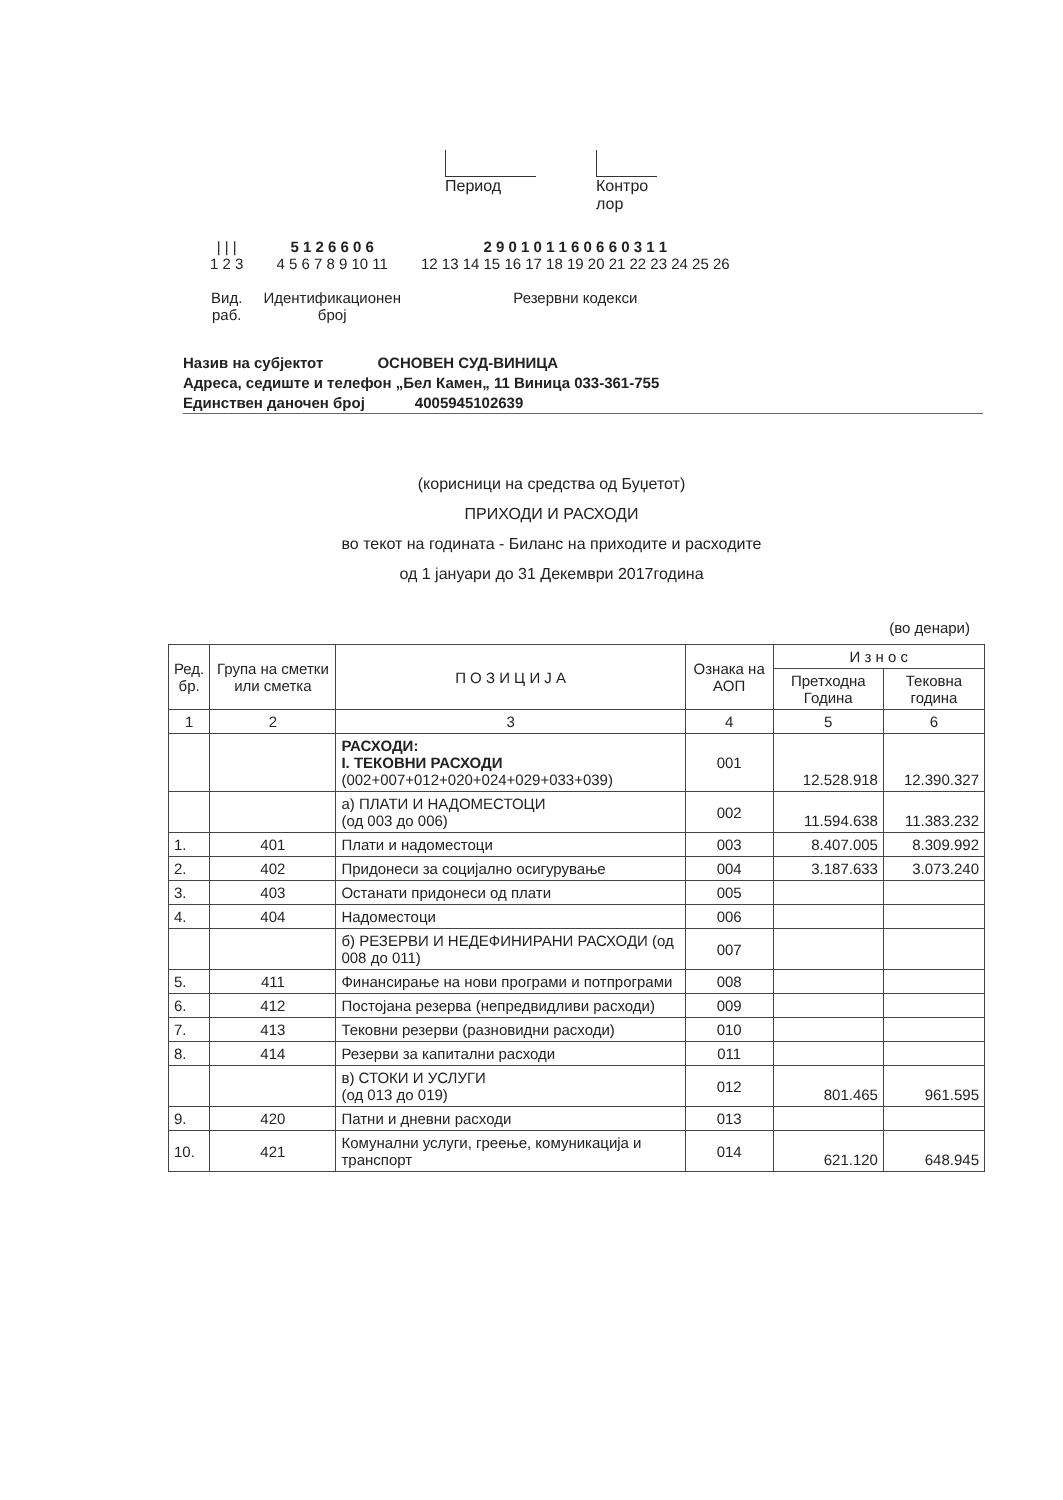Период Контро
лор
| | |
1 2 3
Вид.
раб.
5 1 2 6 6 0 6
4 5 6 7 8 9 10 11
Идентификационен
број
2 9 0 1 0 1 1 6 0 6 6 0 3 1 1
12 13 14 15 16 17 18 19 20 21 22 23 24 25 26
Резервни кодекси
Назив на субјектот ОСНОВЕН СУД-ВИНИЦА
Адреса, седиште и телефон „Бел Камен„ 11 Виница 033-361-755
Единствен даночен број 4005945102639
(корисници на средства од Буџетот)
ПРИХОДИ И РАСХОДИ
во текот на годината - Биланс на приходите и расходите
од 1 јануари до 31 Декември 2017година
(во денари)
| Ред. бр. | Група на сметки или сметка | П О З И Ц И Ј А | Ознака на АОП | И з н о с | |
| --- | --- | --- | --- | --- | --- |
| | | | | Претходна Година | Тековна година |
| 1 | 2 | 3 | 4 | 5 | 6 |
| | | РАСХОДИ: I. ТЕКОВНИ РАСХОДИ (002+007+012+020+024+029+033+039) | 001 | 12.528.918 | 12.390.327 |
| | | а) ПЛАТИ И НАДОМЕСТОЦИ (од 003 до 006) | 002 | 11.594.638 | 11.383.232 |
| 1. | 401 | Плати и надоместоци | 003 | 8.407.005 | 8.309.992 |
| 2. | 402 | Придонеси за социјално осигурување | 004 | 3.187.633 | 3.073.240 |
| 3. | 403 | Останати придонеси од плати | 005 | | |
| 4. | 404 | Надоместоци | 006 | | |
| | | б) РЕЗЕРВИ И НЕДЕФИНИРАНИ РАСХОДИ (од 008 до 011) | 007 | | |
| 5. | 411 | Финансирање на нови програми и потпрограми | 008 | | |
| 6. | 412 | Постојана резерва (непредвидливи расходи) | 009 | | |
| 7. | 413 | Тековни резерви (разновидни расходи) | 010 | | |
| 8. | 414 | Резерви за капитални расходи | 011 | | |
| | | в) СТОКИ И УСЛУГИ (од 013 до 019) | 012 | 801.465 | 961.595 |
| 9. | 420 | Патни и дневни расходи | 013 | | |
| 10. | 421 | Комунални услуги, греење, комуникација и транспорт | 014 | 621.120 | 648.945 |